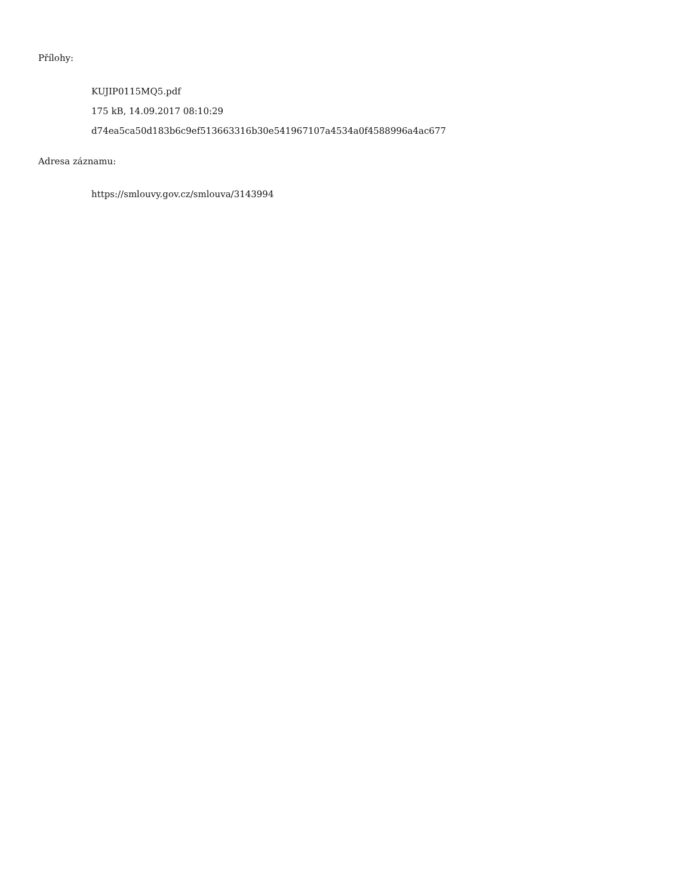Přílohy:
KUJIP0115MQ5.pdf
175 kB, 14.09.2017 08:10:29
d74ea5ca50d183b6c9ef513663316b30e541967107a4534a0f4588996a4ac677
Adresa záznamu:
https://smlouvy.gov.cz/smlouva/3143994